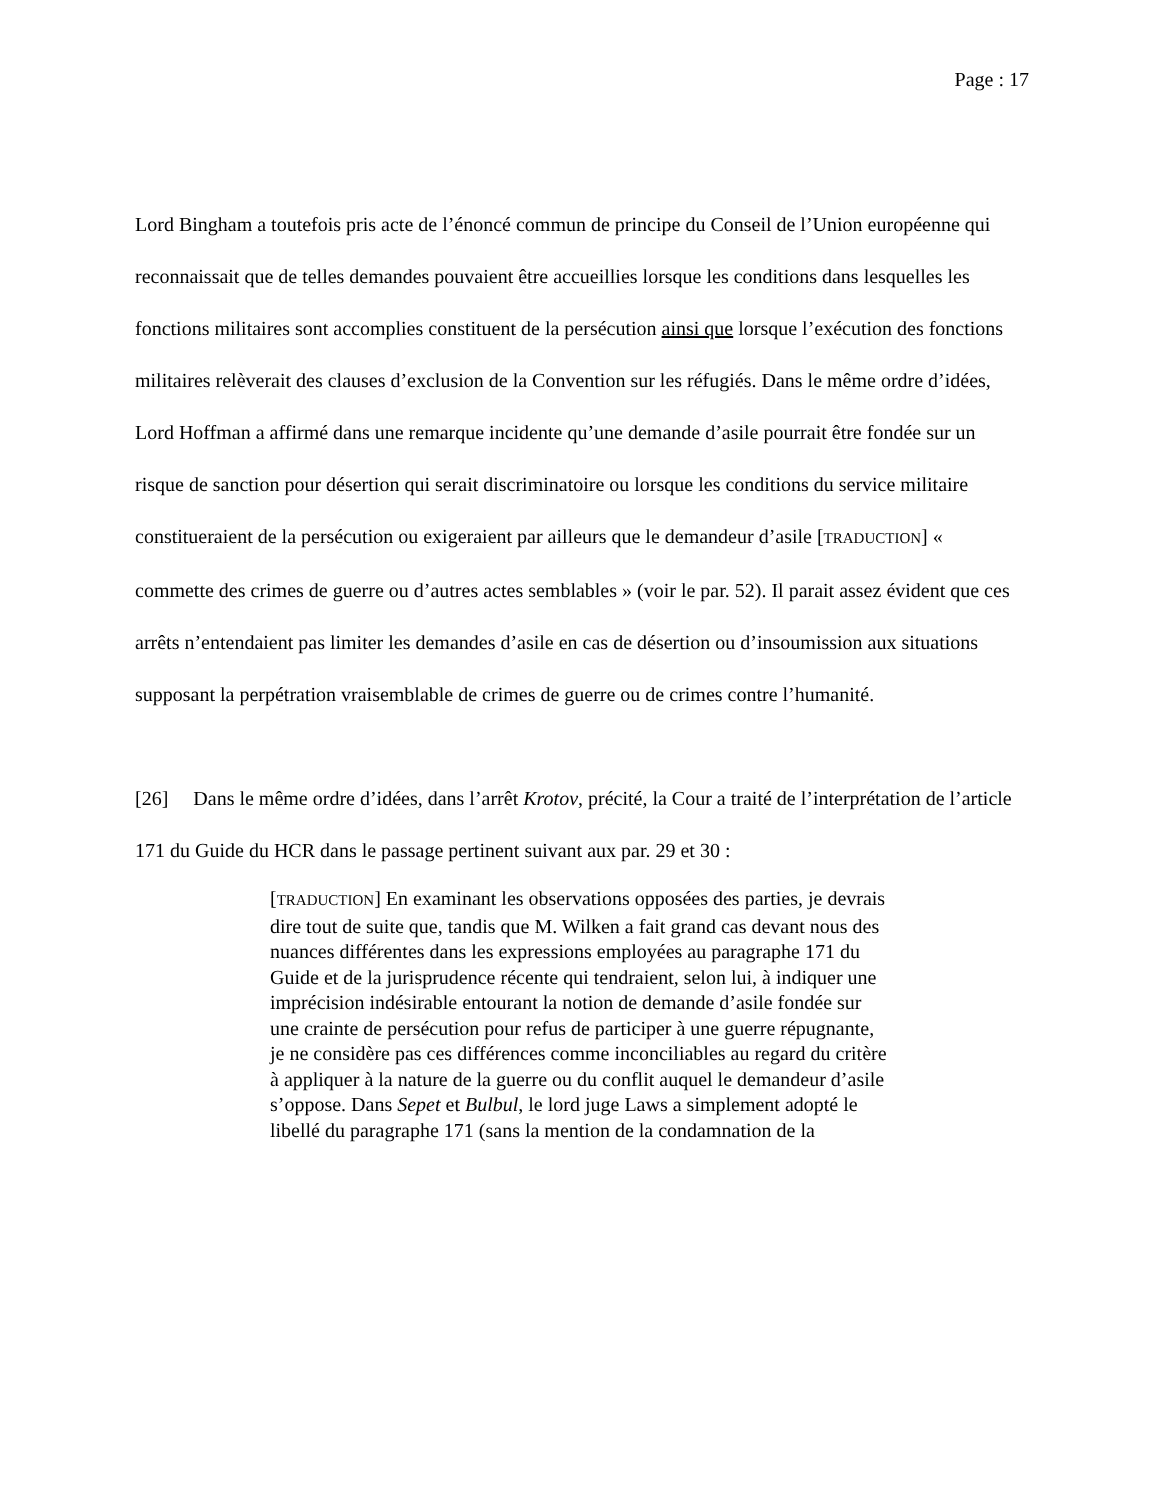Page : 17
Lord Bingham a toutefois pris acte de l’énoncé commun de principe du Conseil de l’Union européenne qui reconnaissait que de telles demandes pouvaient être accueillies lorsque les conditions dans lesquelles les fonctions militaires sont accomplies constituent de la persécution ainsi que lorsque l’exécution des fonctions militaires relèverait des clauses d’exclusion de la Convention sur les réfugiés. Dans le même ordre d’idées, Lord Hoffman a affirmé dans une remarque incidente qu’une demande d’asile pourrait être fondée sur un risque de sanction pour désertion qui serait discriminatoire ou lorsque les conditions du service militaire constitueraient de la persécution ou exigeraient par ailleurs que le demandeur d’asile [TRADUCTION] « commette des crimes de guerre ou d’autres actes semblables » (voir le par. 52). Il parait assez évident que ces arrêts n’entendaient pas limiter les demandes d’asile en cas de désertion ou d’insoumission aux situations supposant la perpétration vraisemblable de crimes de guerre ou de crimes contre l’humanité.
[26] Dans le même ordre d’idées, dans l’arrêt Krotov, précité, la Cour a traité de l’interprétation de l’article 171 du Guide du HCR dans le passage pertinent suivant aux par. 29 et 30 :
[TRADUCTION] En examinant les observations opposées des parties, je devrais dire tout de suite que, tandis que M. Wilken a fait grand cas devant nous des nuances différentes dans les expressions employées au paragraphe 171 du Guide et de la jurisprudence récente qui tendraient, selon lui, à indiquer une imprécision indésirable entourant la notion de demande d’asile fondée sur une crainte de persécution pour refus de participer à une guerre répugnante, je ne considère pas ces différences comme inconciliables au regard du critère à appliquer à la nature de la guerre ou du conflit auquel le demandeur d’asile s’oppose. Dans Sepet et Bulbul, le lord juge Laws a simplement adopté le libellé du paragraphe 171 (sans la mention de la condamnation de la